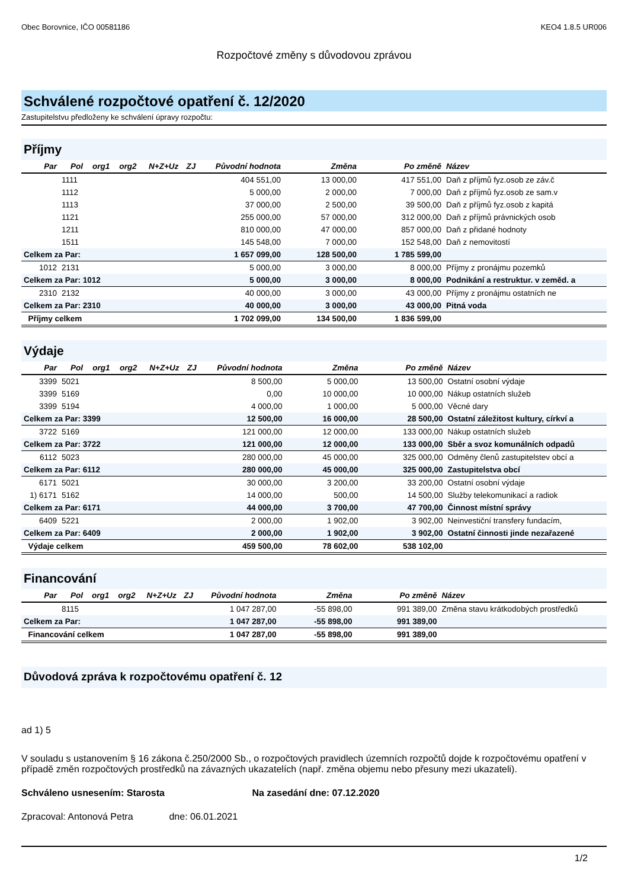Obec Borovnice, IČO 00581186 KEO4 1.8.5 UR006
Rozpočtové změny s důvodovou zprávou
Schválené rozpočtové opatření č. 12/2020
Zastupitelstvu předloženy ke schválení úpravy rozpočtu:
Příjmy
| Par | Pol | org1 | org2 | N+Z+Uz | ZJ | Původní hodnota | Změna | Po změně | Název |
| --- | --- | --- | --- | --- | --- | --- | --- | --- | --- |
| | 1111 | | | | | 404 551,00 | 13 000,00 | 417 551,00 | Daň z příjmů fyz.osob ze záv.č |
| | 1112 | | | | | 5 000,00 | 2 000,00 | 7 000,00 | Daň z příjmů fyz.osob ze sam.v |
| | 1113 | | | | | 37 000,00 | 2 500,00 | 39 500,00 | Daň z příjmů fyz.osob z kapitá |
| | 1121 | | | | | 255 000,00 | 57 000,00 | 312 000,00 | Daň z příjmů právnických osob |
| | 1211 | | | | | 810 000,00 | 47 000,00 | 857 000,00 | Daň z přidané hodnoty |
| | 1511 | | | | | 145 548,00 | 7 000,00 | 152 548,00 | Daň z nemovitostí |
| Celkem za Par: | | | | | | 1 657 099,00 | 128 500,00 | 1 785 599,00 | |
| 1012 | 2131 | | | | | 5 000,00 | 3 000,00 | 8 000,00 | Příjmy z pronájmu pozemků |
| Celkem za Par: 1012 | | | | | | 5 000,00 | 3 000,00 | 8 000,00 | Podnikání a restruktur. v zeměd. a |
| 2310 | 2132 | | | | | 40 000,00 | 3 000,00 | 43 000,00 | Příjmy z pronájmu ostatních ne |
| Celkem za Par: 2310 | | | | | | 40 000,00 | 3 000,00 | 43 000,00 | Pitná voda |
| Příjmy celkem | | | | | | 1 702 099,00 | 134 500,00 | 1 836 599,00 | |
Výdaje
| Par | Pol | org1 | org2 | N+Z+Uz | ZJ | Původní hodnota | Změna | Po změně | Název |
| --- | --- | --- | --- | --- | --- | --- | --- | --- | --- |
| 3399 | 5021 | | | | | 8 500,00 | 5 000,00 | 13 500,00 | Ostatní osobní výdaje |
| 3399 | 5169 | | | | | 0,00 | 10 000,00 | 10 000,00 | Nákup ostatních služeb |
| 3399 | 5194 | | | | | 4 000,00 | 1 000,00 | 5 000,00 | Věcné dary |
| Celkem za Par: 3399 | | | | | | 12 500,00 | 16 000,00 | 28 500,00 | Ostatní záležitost kultury, církví a |
| 3722 | 5169 | | | | | 121 000,00 | 12 000,00 | 133 000,00 | Nákup ostatních služeb |
| Celkem za Par: 3722 | | | | | | 121 000,00 | 12 000,00 | 133 000,00 | Sběr a svoz komunálních odpadů |
| 6112 | 5023 | | | | | 280 000,00 | 45 000,00 | 325 000,00 | Odměny členů zastupitelstev obcí a |
| Celkem za Par: 6112 | | | | | | 280 000,00 | 45 000,00 | 325 000,00 | Zastupitelstva obcí |
| 6171 | 5021 | | | | | 30 000,00 | 3 200,00 | 33 200,00 | Ostatní osobní výdaje |
| 1) 6171 | 5162 | | | | | 14 000,00 | 500,00 | 14 500,00 | Služby telekomunikací a radiok |
| Celkem za Par: 6171 | | | | | | 44 000,00 | 3 700,00 | 47 700,00 | Činnost místní správy |
| 6409 | 5221 | | | | | 2 000,00 | 1 902,00 | 3 902,00 | Neinvestiční transfery fundacím, |
| Celkem za Par: 6409 | | | | | | 2 000,00 | 1 902,00 | 3 902,00 | Ostatní činnosti jinde nezařazené |
| Výdaje celkem | | | | | | 459 500,00 | 78 602,00 | 538 102,00 | |
Financování
| Par | Pol | org1 | org2 | N+Z+Uz | ZJ | Původní hodnota | Změna | Po změně | Název |
| --- | --- | --- | --- | --- | --- | --- | --- | --- | --- |
| | 8115 | | | | | 1 047 287,00 | -55 898,00 | 991 389,00 | Změna stavu krátkodobých prostředků |
| Celkem za Par: | | | | | | 1 047 287,00 | -55 898,00 | 991 389,00 | |
| Financování celkem | | | | | | 1 047 287,00 | -55 898,00 | 991 389,00 | |
Důvodová zpráva k rozpočtovému opatření č. 12
ad 1) 5
V souladu s ustanovením § 16 zákona č.250/2000 Sb., o rozpočtových pravidlech územních rozpočtů dojde k rozpočtovému opatření v případě změn rozpočtových prostředků na závazných ukazatelích (např. změna objemu nebo přesuny mezi ukazateli).
Schváleno usnesením: Starosta Na zasedání dne: 07.12.2020
Zpracoval: Antonová Petra dne: 06.01.2021
1/2